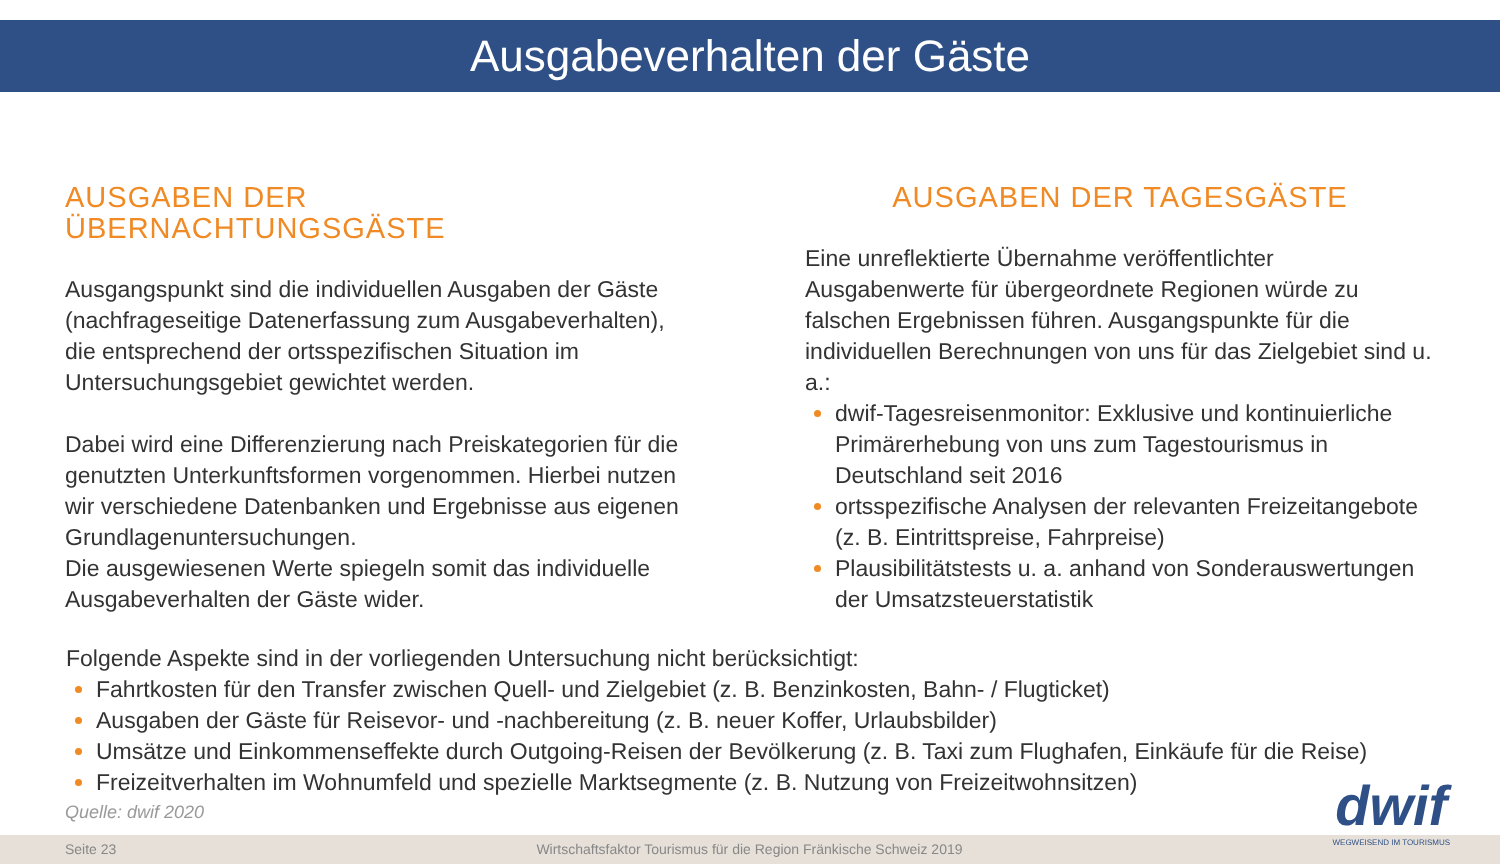Ausgabeverhalten der Gäste
AUSGABEN DER ÜBERNACHTUNGSGÄSTE
Ausgangspunkt sind die individuellen Ausgaben der Gäste (nachfrageseitige Datenerfassung zum Ausgabeverhalten), die entsprechend der ortsspezifischen Situation im Untersuchungsgebiet gewichtet werden.
Dabei wird eine Differenzierung nach Preiskategorien für die genutzten Unterkunftsformen vorgenommen. Hierbei nutzen wir verschiedene Datenbanken und Ergebnisse aus eigenen Grundlagenuntersuchungen.
Die ausgewiesenen Werte spiegeln somit das individuelle Ausgabeverhalten der Gäste wider.
AUSGABEN DER TAGESGÄSTE
Eine unreflektierte Übernahme veröffentlichter Ausgabenwerte für übergeordnete Regionen würde zu falschen Ergebnissen führen. Ausgangspunkte für die individuellen Berechnungen von uns für das Zielgebiet sind u. a.:
dwif-Tagesreisenmonitor: Exklusive und kontinuierliche Primärerhebung von uns zum Tagestourismus in Deutschland seit 2016
ortsspezifische Analysen der relevanten Freizeitangebote (z. B. Eintrittspreise, Fahrpreise)
Plausibilitätstests u. a. anhand von Sonderauswertungen der Umsatzsteuerstatistik
Folgende Aspekte sind in der vorliegenden Untersuchung nicht berücksichtigt:
Fahrtkosten für den Transfer zwischen Quell- und Zielgebiet (z. B. Benzinkosten, Bahn- / Flugticket)
Ausgaben der Gäste für Reisevor- und -nachbereitung (z. B. neuer Koffer, Urlaubsbilder)
Umsätze und Einkommenseffekte durch Outgoing-Reisen der Bevölkerung (z. B. Taxi zum Flughafen, Einkäufe für die Reise)
Freizeitverhalten im Wohnumfeld und spezielle Marktsegmente (z. B. Nutzung von Freizeitwohnsitzen)
Quelle: dwif 2020
Seite 23 Wirtschaftsfaktor Tourismus für die Region Fränkische Schweiz 2019
dwif
WEGWEISEND IM TOURISMUS